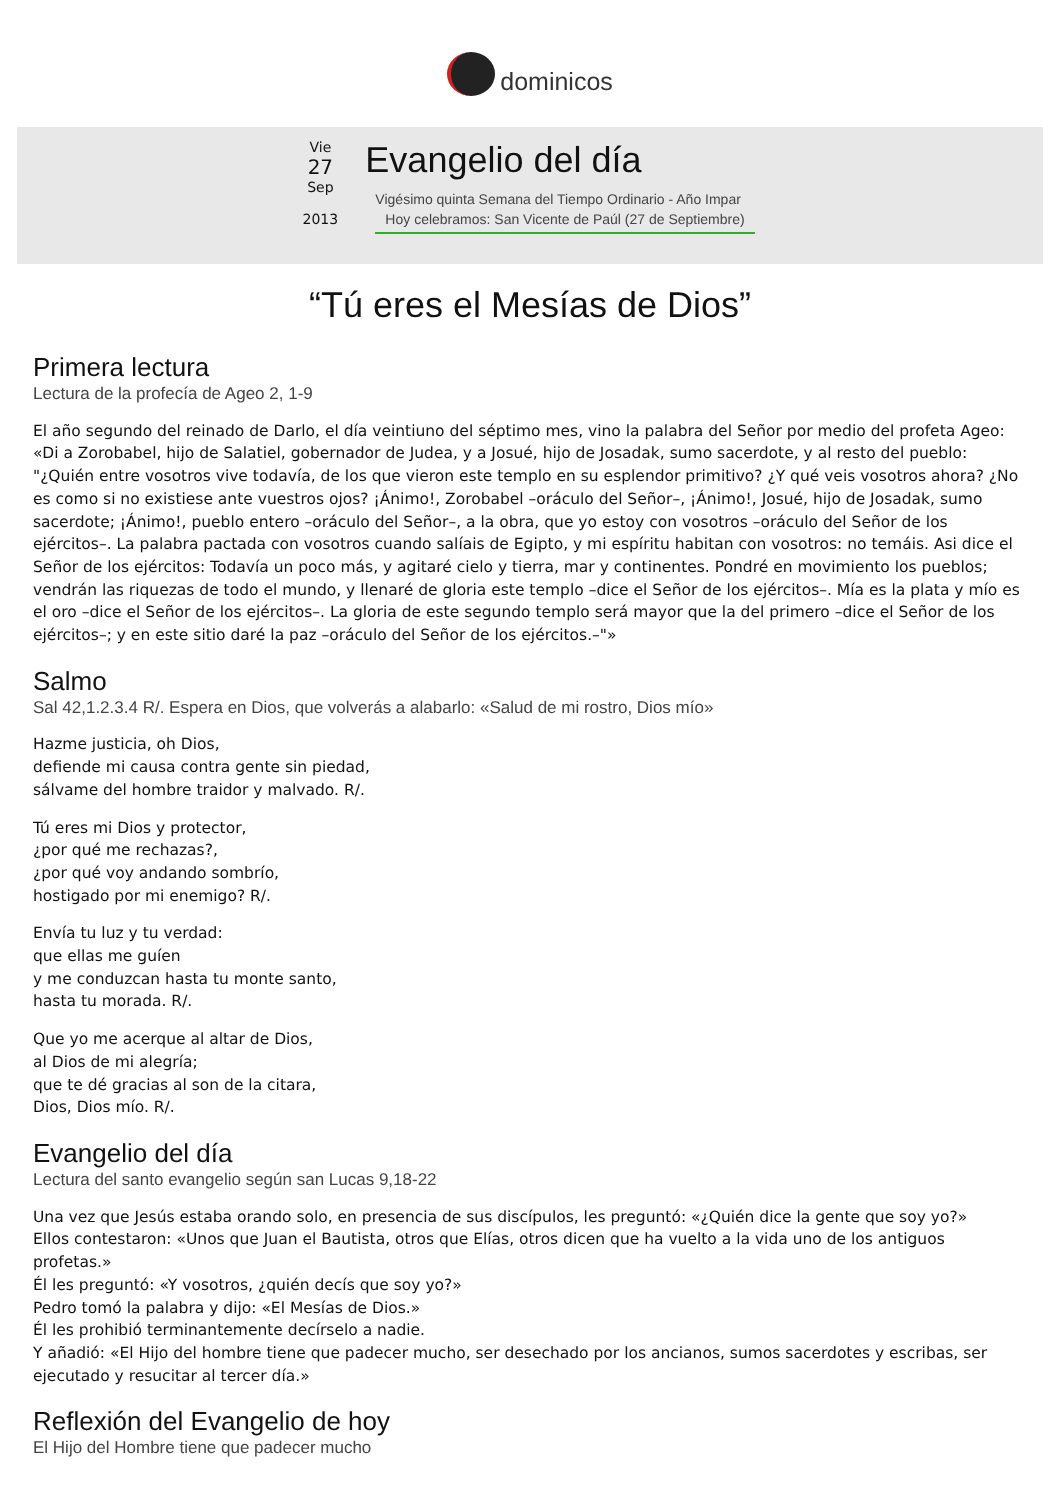dominicos
Vie
27
Sep
2013
Evangelio del día
Vigésimo quinta Semana del Tiempo Ordinario - Año Impar
Hoy celebramos: San Vicente de Paúl (27 de Septiembre)
“Tú eres el Mesías de Dios”
Primera lectura
Lectura de la profecía de Ageo 2, 1-9
El año segundo del reinado de Darlo, el día veintiuno del séptimo mes, vino la palabra del Señor por medio del profeta Ageo: «Di a Zorobabel, hijo de Salatiel, gobernador de Judea, y a Josué, hijo de Josadak, sumo sacerdote, y al resto del pueblo: "¿Quién entre vosotros vive todavía, de los que vieron este templo en su esplendor primitivo? ¿Y qué veis vosotros ahora? ¿No es como si no existiese ante vuestros ojos? ¡Ánimo!, Zorobabel –oráculo del Señor–, ¡Ánimo!, Josué, hijo de Josadak, sumo sacerdote; ¡Ánimo!, pueblo entero –oráculo del Señor–, a la obra, que yo estoy con vosotros –oráculo del Señor de los ejércitos–. La palabra pactada con vosotros cuando salíais de Egipto, y mi espíritu habitan con vosotros: no temáis. Asi dice el Señor de los ejércitos: Todavía un poco más, y agitaré cielo y tierra, mar y continentes. Pondré en movimiento los pueblos; vendrán las riquezas de todo el mundo, y llenaré de gloria este templo –dice el Señor de los ejércitos–. Mía es la plata y mío es el oro –dice el Señor de los ejércitos–. La gloria de este segundo templo será mayor que la del primero –dice el Señor de los ejércitos–; y en este sitio daré la paz –oráculo del Señor de los ejércitos.–"»
Salmo
Sal 42,1.2.3.4 R/. Espera en Dios, que volverás a alabarlo: «Salud de mi rostro, Dios mío»
Hazme justicia, oh Dios,
defiende mi causa contra gente sin piedad,
sálvame del hombre traidor y malvado. R/.
Tú eres mi Dios y protector,
¿por qué me rechazas?,
¿por qué voy andando sombrío,
hostigado por mi enemigo? R/.
Envía tu luz y tu verdad:
que ellas me guíen
y me conduzcan hasta tu monte santo,
hasta tu morada. R/.
Que yo me acerque al altar de Dios,
al Dios de mi alegría;
que te dé gracias al son de la citara,
Dios, Dios mío. R/.
Evangelio del día
Lectura del santo evangelio según san Lucas 9,18-22
Una vez que Jesús estaba orando solo, en presencia de sus discípulos, les preguntó: «¿Quién dice la gente que soy yo?»
Ellos contestaron: «Unos que Juan el Bautista, otros que Elías, otros dicen que ha vuelto a la vida uno de los antiguos profetas.»
Él les preguntó: «Y vosotros, ¿quién decís que soy yo?»
Pedro tomó la palabra y dijo: «El Mesías de Dios.»
Él les prohibió terminantemente decírselo a nadie.
Y añadió: «El Hijo del hombre tiene que padecer mucho, ser desechado por los ancianos, sumos sacerdotes y escribas, ser ejecutado y resucitar al tercer día.»
Reflexión del Evangelio de hoy
El Hijo del Hombre tiene que padecer mucho